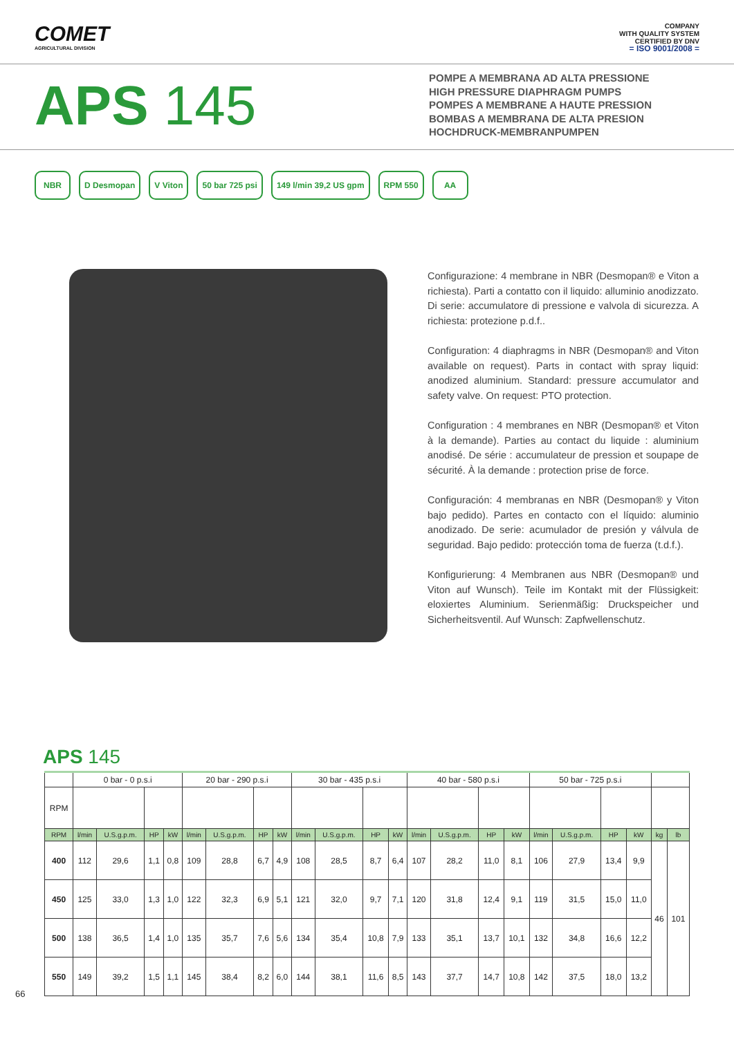COMET
AGRICULTURAL DIVISION
COMPANY
WITH QUALITY SYSTEM
CERTIFIED BY DNV
= ISO 9001/2008 =
APS 145
POMPE A MEMBRANA AD ALTA PRESSIONE
HIGH PRESSURE DIAPHRAGM PUMPS
POMPES A MEMBRANE A HAUTE PRESSION
BOMBAS A MEMBRANA DE ALTA PRESION
HOCHDRUCK-MEMBRANPUMPEN
NBR D Desmopan V Viton 50 bar 725 psi 149 l/min 39,2 US gpm RPM 550 AA
Configurazione: 4 membrane in NBR (Desmopan® e Viton a richiesta). Parti a contatto con il liquido: alluminio anodizzato. Di serie: accumulatore di pressione e valvola di sicurezza. A richiesta: protezione p.d.f..
Configuration: 4 diaphragms in NBR (Desmopan® and Viton available on request). Parts in contact with spray liquid: anodized aluminium. Standard: pressure accumulator and safety valve. On request: PTO protection.
Configuration : 4 membranes en NBR (Desmopan® et Viton à la demande). Parties au contact du liquide : aluminium anodisé. De série : accumulateur de pression et soupape de sécurité. À la demande : protection prise de force.
Configuración: 4 membranas en NBR (Desmopan® y Viton bajo pedido). Partes en contacto con el líquido: aluminio anodizado. De serie: acumulador de presión y válvula de seguridad. Bajo pedido: protección toma de fuerza (t.d.f.).
Konfigurierung: 4 Membranen aus NBR (Desmopan® und Viton auf Wunsch). Teile im Kontakt mit der Flüssigkeit: eloxiertes Aluminium. Serienmäßig: Druckspeicher und Sicherheitsventil. Auf Wunsch: Zapfwellenschutz.
APS 145
| | 0 bar - 0 p.s.i | | | | 20 bar - 290 p.s.i | | | | 30 bar - 435 p.s.i | | | | 40 bar - 580 p.s.i | | | | 50 bar - 725 p.s.i | | | | | |
| --- | --- | --- | --- | --- | --- | --- | --- | --- | --- | --- | --- | --- | --- | --- | --- | --- | --- | --- | --- | --- | --- | --- |
| RPM | | | | | | | | | | | | | | | | | | | | | | |
| RPM | l/min | U.S.g.p.m. | HP | kW | l/min | U.S.g.p.m. | HP | kW | l/min | U.S.g.p.m. | HP | kW | l/min | U.S.g.p.m. | HP | kW | l/min | U.S.g.p.m. | HP | kW | kg | lb |
| 400 | 112 | 29,6 | 1,1 | 0,8 | 109 | 28,8 | 6,7 | 4,9 | 108 | 28,5 | 8,7 | 6,4 | 107 | 28,2 | 11,0 | 8,1 | 106 | 27,9 | 13,4 | 9,9 | 46 | 101 |
| 450 | 125 | 33,0 | 1,3 | 1,0 | 122 | 32,3 | 6,9 | 5,1 | 121 | 32,0 | 9,7 | 7,1 | 120 | 31,8 | 12,4 | 9,1 | 119 | 31,5 | 15,0 | 11,0 | | |
| 500 | 138 | 36,5 | 1,4 | 1,0 | 135 | 35,7 | 7,6 | 5,6 | 134 | 35,4 | 10,8 | 7,9 | 133 | 35,1 | 13,7 | 10,1 | 132 | 34,8 | 16,6 | 12,2 | | |
| 550 | 149 | 39,2 | 1,5 | 1,1 | 145 | 38,4 | 8,2 | 6,0 | 144 | 38,1 | 11,6 | 8,5 | 143 | 37,7 | 14,7 | 10,8 | 142 | 37,5 | 18,0 | 13,2 | | |
66